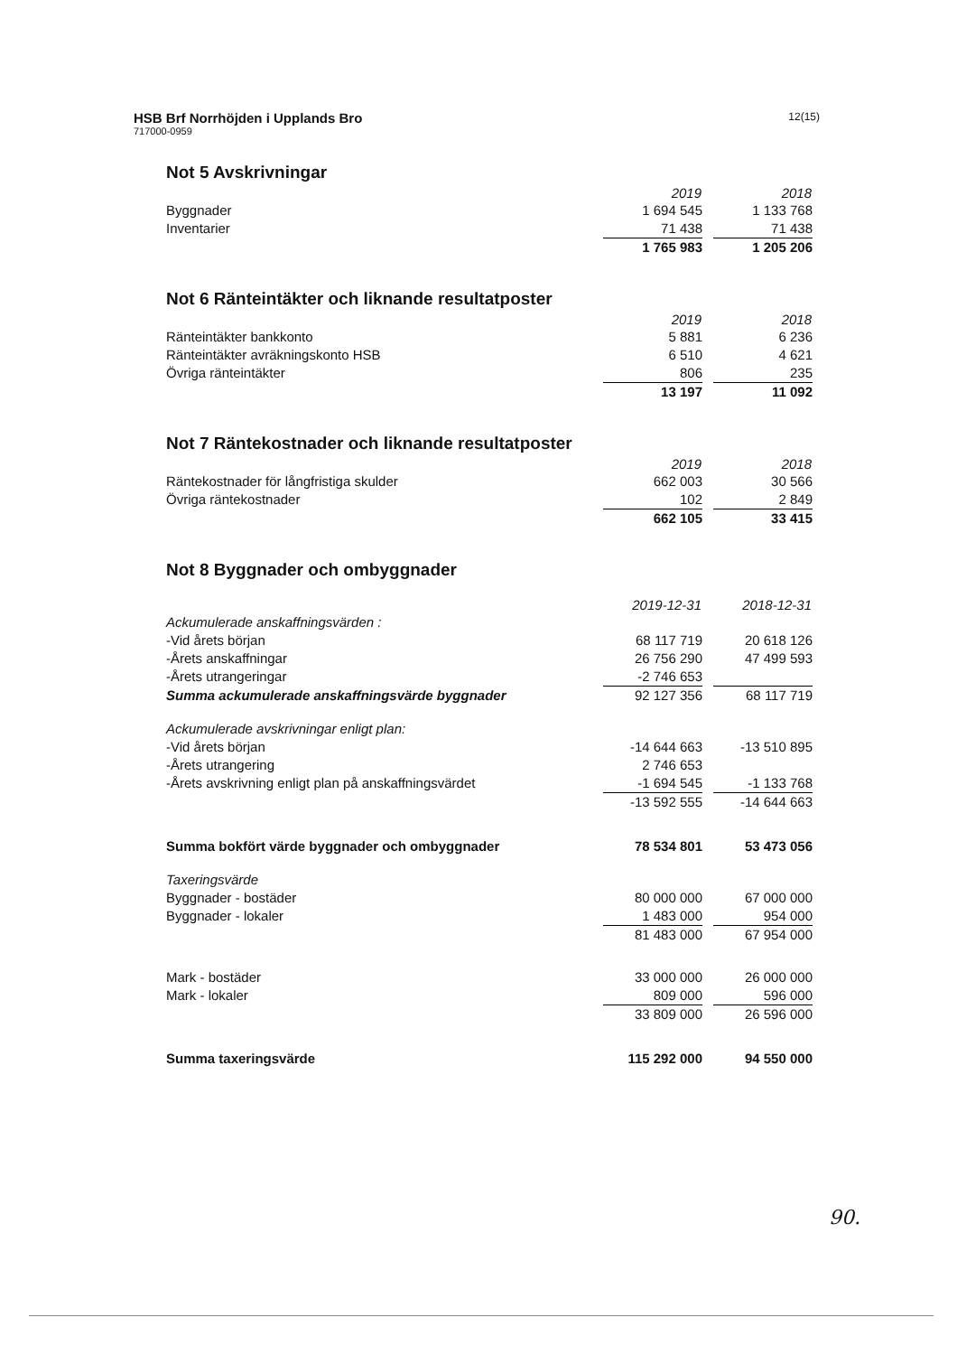HSB Brf Norrhöjden i Upplands Bro
717000-0959
12(15)
Not 5 Avskrivningar
| | 2019 | | 2018 |
| Byggnader | 1 694 545 | | 1 133 768 |
| Inventarier | 71 438 | | 71 438 |
| | 1 765 983 | | 1 205 206 |
Not 6 Ränteintäkter och liknande resultatposter
| | 2019 | | 2018 |
| Ränteintäkter bankkonto | 5 881 | | 6 236 |
| Ränteintäkter avräkningskonto HSB | 6 510 | | 4 621 |
| Övriga ränteintäkter | 806 | | 235 |
| | 13 197 | | 11 092 |
Not 7 Räntekostnader och liknande resultatposter
| | 2019 | | 2018 |
| Räntekostnader för långfristiga skulder | 662 003 | | 30 566 |
| Övriga räntekostnader | 102 | | 2 849 |
| | 662 105 | | 33 415 |
Not 8 Byggnader och ombyggnader
| | 2019-12-31 | | 2018-12-31 |
| Ackumulerade anskaffningsvärden : | | | |
| -Vid årets början | 68 117 719 | | 20 618 126 |
| -Årets anskaffningar | 26 756 290 | | 47 499 593 |
| -Årets utrangeringar | -2 746 653 | | |
| Summa ackumulerade anskaffningsvärde byggnader | 92 127 356 | | 68 117 719 |
| Ackumulerade avskrivningar enligt plan: | | | |
| -Vid årets början | -14 644 663 | | -13 510 895 |
| -Årets utrangering | 2 746 653 | | |
| -Årets avskrivning enligt plan på anskaffningsvärdet | -1 694 545 | | -1 133 768 |
| | -13 592 555 | | -14 644 663 |
| Summa bokfört värde byggnader och ombyggnader | 78 534 801 | | 53 473 056 |
| Taxeringsvärde | | | |
| Byggnader - bostäder | 80 000 000 | | 67 000 000 |
| Byggnader - lokaler | 1 483 000 | | 954 000 |
| | 81 483 000 | | 67 954 000 |
| Mark - bostäder | 33 000 000 | | 26 000 000 |
| Mark - lokaler | 809 000 | | 596 000 |
| | 33 809 000 | | 26 596 000 |
| Summa taxeringsvärde | 115 292 000 | | 94 550 000 |
90.